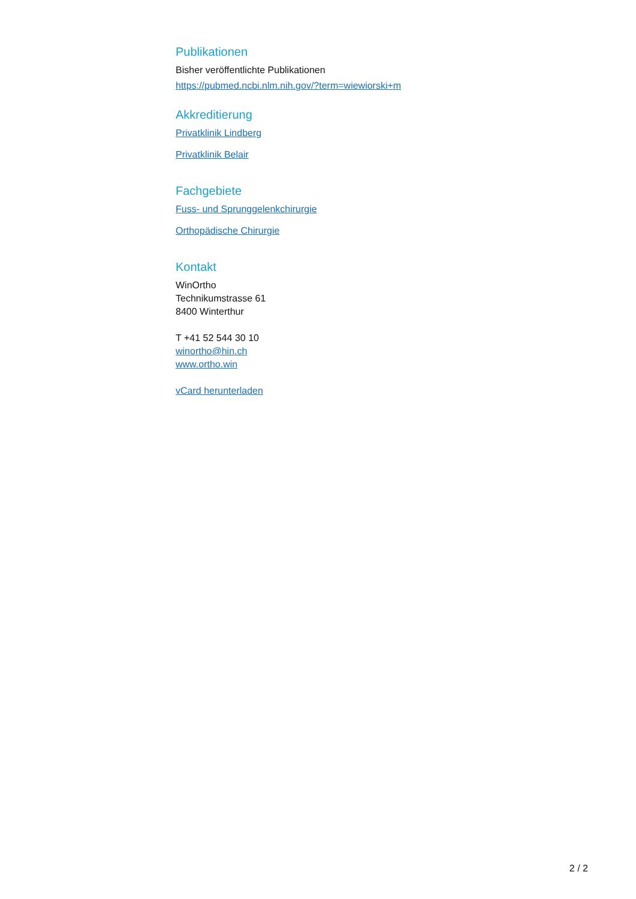Publikationen
Bisher veröffentlichte Publikationen
https://pubmed.ncbi.nlm.nih.gov/?term=wiewiorski+m
Akkreditierung
Privatklinik Lindberg
Privatklinik Belair
Fachgebiete
Fuss- und Sprunggelenkchirurgie
Orthopädische Chirurgie
Kontakt
WinOrtho
Technikumstrasse 61
8400 Winterthur
T +41 52 544 30 10
winortho@hin.ch
www.ortho.win
vCard herunterladen
2 / 2